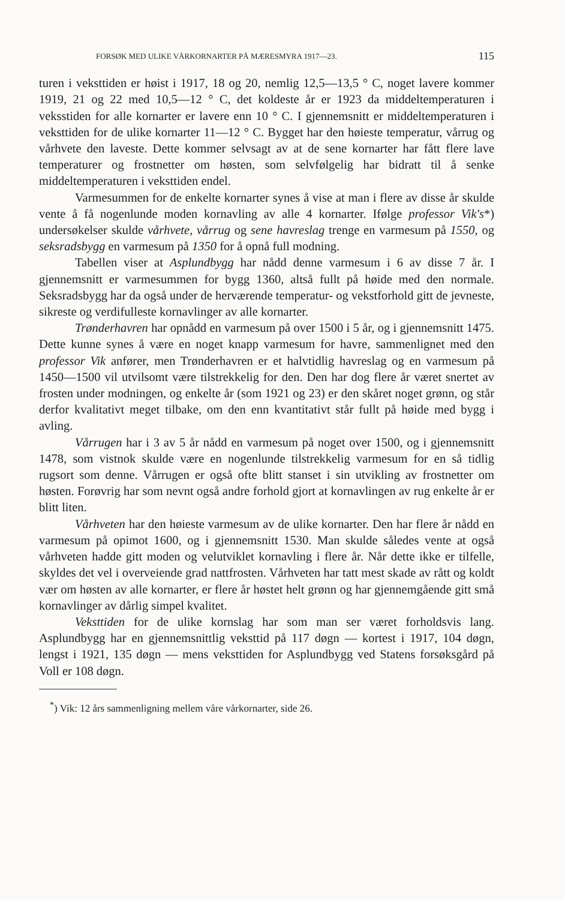FORSØK MED ULIKE VÅRKORNARTER PÅ MÆRESMYRA 1917—23. 115
turen i veksttiden er høist i 1917, 18 og 20, nemlig 12,5—13,5 ° C, noget lavere kommer 1919, 21 og 22 med 10,5—12 ° C, det koldeste år er 1923 da middeltemperaturen i veksstiden for alle kornarter er lavere enn 10 ° C. I gjennemsnitt er middeltemperaturen i veksttiden for de ulike kornarter 11—12 ° C. Bygget har den høieste temperatur, vårrug og vårhvete den laveste. Dette kommer selvsagt av at de sene kornarter har fått flere lave temperaturer og frostnetter om høsten, som selvfølgelig har bidratt til å senke middeltemperaturen i veksttiden endel.
Varmesummen for de enkelte kornarter synes å vise at man i flere av disse år skulde vente å få nogenlunde moden kornavling av alle 4 kornarter. Ifølge professor Vik's*) undersøkelser skulde vårhvete, vårrug og sene havreslag trenge en varmesum på 1550, og seksradsbygg en varmesum på 1350 for å opnå full modning.
Tabellen viser at Asplundbygg har nådd denne varmesum i 6 av disse 7 år. I gjennemsnitt er varmesummen for bygg 1360, altså fullt på høide med den normale. Seksradsbygg har da også under de herværende temperatur- og vekstforhold gitt de jevneste, sikreste og verdifulleste kornavlinger av alle kornarter.
Trønderhavren har opnådd en varmesum på over 1500 i 5 år, og i gjennemsnitt 1475. Dette kunne synes å være en noget knapp varmesum for havre, sammenlignet med den professor Vik anfører, men Trønderhavren er et halvtidlig havreslag og en varmesum på 1450—1500 vil utvilsomt være tilstrekkelig for den. Den har dog flere år været snertet av frosten under modningen, og enkelte år (som 1921 og 23) er den skåret noget grønn, og står derfor kvalitativt meget tilbake, om den enn kvantitativt står fullt på høide med bygg i avling.
Vårrugen har i 3 av 5 år nådd en varmesum på noget over 1500, og i gjennemsnitt 1478, som vistnok skulde være en nogenlunde tilstrekkelig varmesum for en så tidlig rugsort som denne. Vårrugen er også ofte blitt stanset i sin utvikling av frostnetter om høsten. Forøvrig har som nevnt også andre forhold gjort at kornavlingen av rug enkelte år er blitt liten.
Vårhveten har den høieste varmesum av de ulike kornarter. Den har flere år nådd en varmesum på opimot 1600, og i gjennemsnitt 1530. Man skulde således vente at også vårhveten hadde gitt moden og velutviklet kornavling i flere år. Når dette ikke er tilfelle, skyldes det vel i overveiende grad nattfrosten. Vårhveten har tatt mest skade av rått og koldt vær om høsten av alle kornarter, er flere år høstet helt grønn og har gjennemgående gitt små kornavlinger av dårlig simpel kvalitet.
Veksttiden for de ulike kornslag har som man ser været forholdsvis lang. Asplundbygg har en gjennemsnittlig veksttid på 117 døgn — kortest i 1917, 104 døgn, lengst i 1921, 135 døgn — mens veksttiden for Asplundbygg ved Statens forsøksgård på Voll er 108 døgn.
<sup>*</sup>) Vik: 12 års sammenligning mellem våre vårkornarter, side 26.